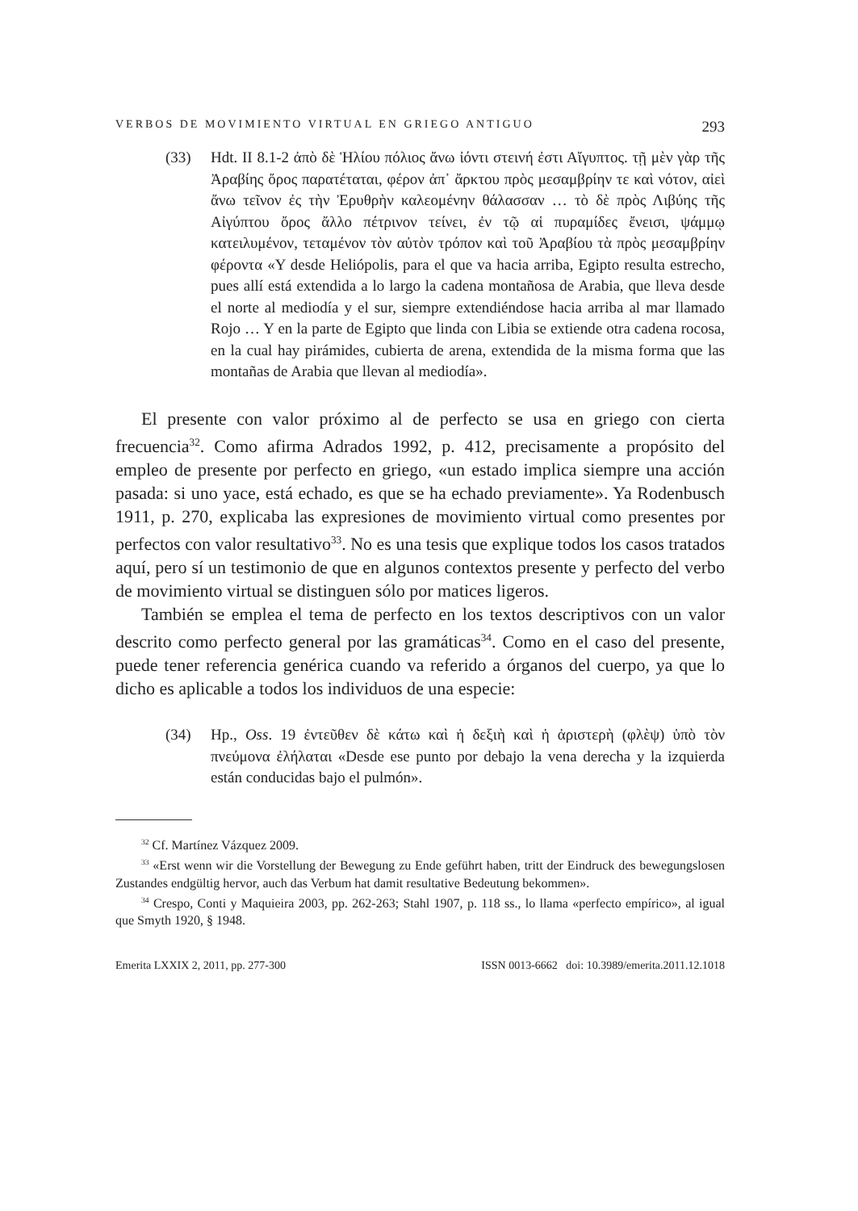VERBOS DE MOVIMIENTO VIRTUAL EN GRIEGO ANTIGUO 293
(33) Hdt. II 8.1-2 ἀπὸ δὲ Ἡλίου πόλιος ἄνω ἰόντι στεινή ἐστι Αἴγυπτος. τῇ μὲν γὰρ τῆς Ἀραβίης ὄρος παρατέταται, φέρον ἀπ᾽ ἄρκτου πρὸς μεσαμβρίην τε καὶ νότον, αἰεὶ ἄνω τεῖνον ἐς τὴν Ἐρυθρὴν καλεομένην θάλασσαν … τὸ δὲ πρὸς Λιβύης τῆς Αἰγύπτου ὄρος ἄλλο πέτρινον τείνει, ἐν τῷ αἱ πυραμίδες ἔνεισι, ψάμμῳ κατειλυμένον, τεταμένον τὸν αὐτὸν τρόπον καὶ τοῦ Ἀραβίου τὰ πρὸς μεσαμβρίην φέροντα «Y desde Heliópolis, para el que va hacia arriba, Egipto resulta estrecho, pues allí está extendida a lo largo la cadena montañosa de Arabia, que lleva desde el norte al mediodía y el sur, siempre extendiéndose hacia arriba al mar llamado Rojo … Y en la parte de Egipto que linda con Libia se extiende otra cadena rocosa, en la cual hay pirámides, cubierta de arena, extendida de la misma forma que las montañas de Arabia que llevan al mediodía».
El presente con valor próximo al de perfecto se usa en griego con cierta frecuencia<sup>32</sup>. Como afirma Adrados 1992, p. 412, precisamente a propósito del empleo de presente por perfecto en griego, «un estado implica siempre una acción pasada: si uno yace, está echado, es que se ha echado previamente». Ya Rodenbusch 1911, p. 270, explicaba las expresiones de movimiento virtual como presentes por perfectos con valor resultativo<sup>33</sup>. No es una tesis que explique todos los casos tratados aquí, pero sí un testimonio de que en algunos contextos presente y perfecto del verbo de movimiento virtual se distinguen sólo por matices ligeros.
También se emplea el tema de perfecto en los textos descriptivos con un valor descrito como perfecto general por las gramáticas<sup>34</sup>. Como en el caso del presente, puede tener referencia genérica cuando va referido a órganos del cuerpo, ya que lo dicho es aplicable a todos los individuos de una especie:
(34) Hp., Oss. 19 ἐντεῦθεν δὲ κάτω καὶ ἡ δεξιὴ καὶ ἡ ἀριστερὴ (φλὲψ) ὑπὸ τὸν πνεύμονα ἐλήλαται «Desde ese punto por debajo la vena derecha y la izquierda están conducidas bajo el pulmón».
<sup>32</sup> Cf. Martínez Vázquez 2009.
<sup>33</sup> «Erst wenn wir die Vorstellung der Bewegung zu Ende geführt haben, tritt der Eindruck des bewegungslosen Zustandes endgültig hervor, auch das Verbum hat damit resultative Bedeutung bekommen».
<sup>34</sup> Crespo, Conti y Maquieira 2003, pp. 262-263; Stahl 1907, p. 118 ss., lo llama «perfecto empírico», al igual que Smyth 1920, § 1948.
Emerita LXXIX 2, 2011, pp. 277-300 ISSN 0013-6662 doi: 10.3989/emerita.2011.12.1018